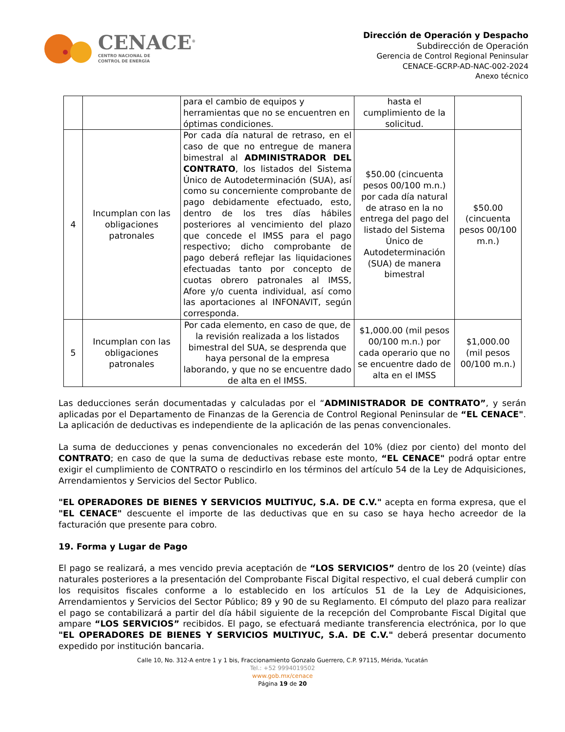CENACE<sup>®</sup>
CENTRO NACIONAL DE
CONTROL DE ENERGÍA
Dirección de Operación y Despacho
Subdirección de Operación
Gerencia de Control Regional Peninsular
CENACE-GCRP-AD-NAC-002-2024
Anexo técnico
| | | para el cambio de equipos y herramientas que no se encuentren en óptimas condiciones. | hasta el cumplimiento de la solicitud. | |
| 4 | Incumplan con las obligaciones patronales | Por cada día natural de retraso, en el caso de que no entregue de manera bimestral al ADMINISTRADOR DEL CONTRATO , los listados del Sistema Único de Autodeterminación (SUA), así como su concerniente comprobante de pago debidamente efectuado, esto, dentro de los tres días hábiles posteriores al vencimiento del plazo que concede el IMSS para el pago respectivo; dicho comprobante de pago deberá reflejar las liquidaciones efectuadas tanto por concepto de cuotas obrero patronales al IMSS, Afore y/o cuenta individual, así como las aportaciones al INFONAVIT, según corresponda. | $50.00 (cincuenta pesos 00/100 m.n.) por cada día natural de atraso en la no entrega del pago del listado del Sistema Único de Autodeterminación (SUA) de manera bimestral | $50.00 (cincuenta pesos 00/100 m.n.) |
| 5 | Incumplan con las obligaciones patronales | Por cada elemento, en caso de que, de la revisión realizada a los listados bimestral del SUA, se desprenda que haya personal de la empresa laborando, y que no se encuentre dado de alta en el IMSS. | $1,000.00 (mil pesos 00/100 m.n.) por cada operario que no se encuentre dado de alta en el IMSS | $1,000.00 (mil pesos 00/100 m.n.) |
Las deducciones serán documentadas y calculadas por el “ADMINISTRADOR DE CONTRATO”, y serán aplicadas por el Departamento de Finanzas de la Gerencia de Control Regional Peninsular de “EL CENACE". La aplicación de deductivas es independiente de la aplicación de las penas convencionales.
La suma de deducciones y penas convencionales no excederán del 10% (diez por ciento) del monto del CONTRATO; en caso de que la suma de deductivas rebase este monto, “EL CENACE" podrá optar entre exigir el cumplimiento de CONTRATO o rescindirlo en los términos del artículo 54 de la Ley de Adquisiciones, Arrendamientos y Servicios del Sector Publico.
"EL OPERADORES DE BIENES Y SERVICIOS MULTIYUC, S.A. DE C.V." acepta en forma expresa, que el "EL CENACE" descuente el importe de las deductivas que en su caso se haya hecho acreedor de la facturación que presente para cobro.
19. Forma y Lugar de Pago
El pago se realizará, a mes vencido previa aceptación de “LOS SERVICIOS” dentro de los 20 (veinte) días naturales posteriores a la presentación del Comprobante Fiscal Digital respectivo, el cual deberá cumplir con los requisitos fiscales conforme a lo establecido en los artículos 51 de la Ley de Adquisiciones, Arrendamientos y Servicios del Sector Público; 89 y 90 de su Reglamento. El cómputo del plazo para realizar el pago se contabilizará a partir del día hábil siguiente de la recepción del Comprobante Fiscal Digital que ampare “LOS SERVICIOS” recibidos. El pago, se efectuará mediante transferencia electrónica, por lo que "EL OPERADORES DE BIENES Y SERVICIOS MULTIYUC, S.A. DE C.V." deberá presentar documento expedido por institución bancaria.
Calle 10, No. 312-A entre 1 y 1 bis, Fraccionamiento Gonzalo Guerrero, C.P. 97115, Mérida, Yucatán
Tel.: +52 9994019502
www.gob.mx/cenace
Página 19 de 20